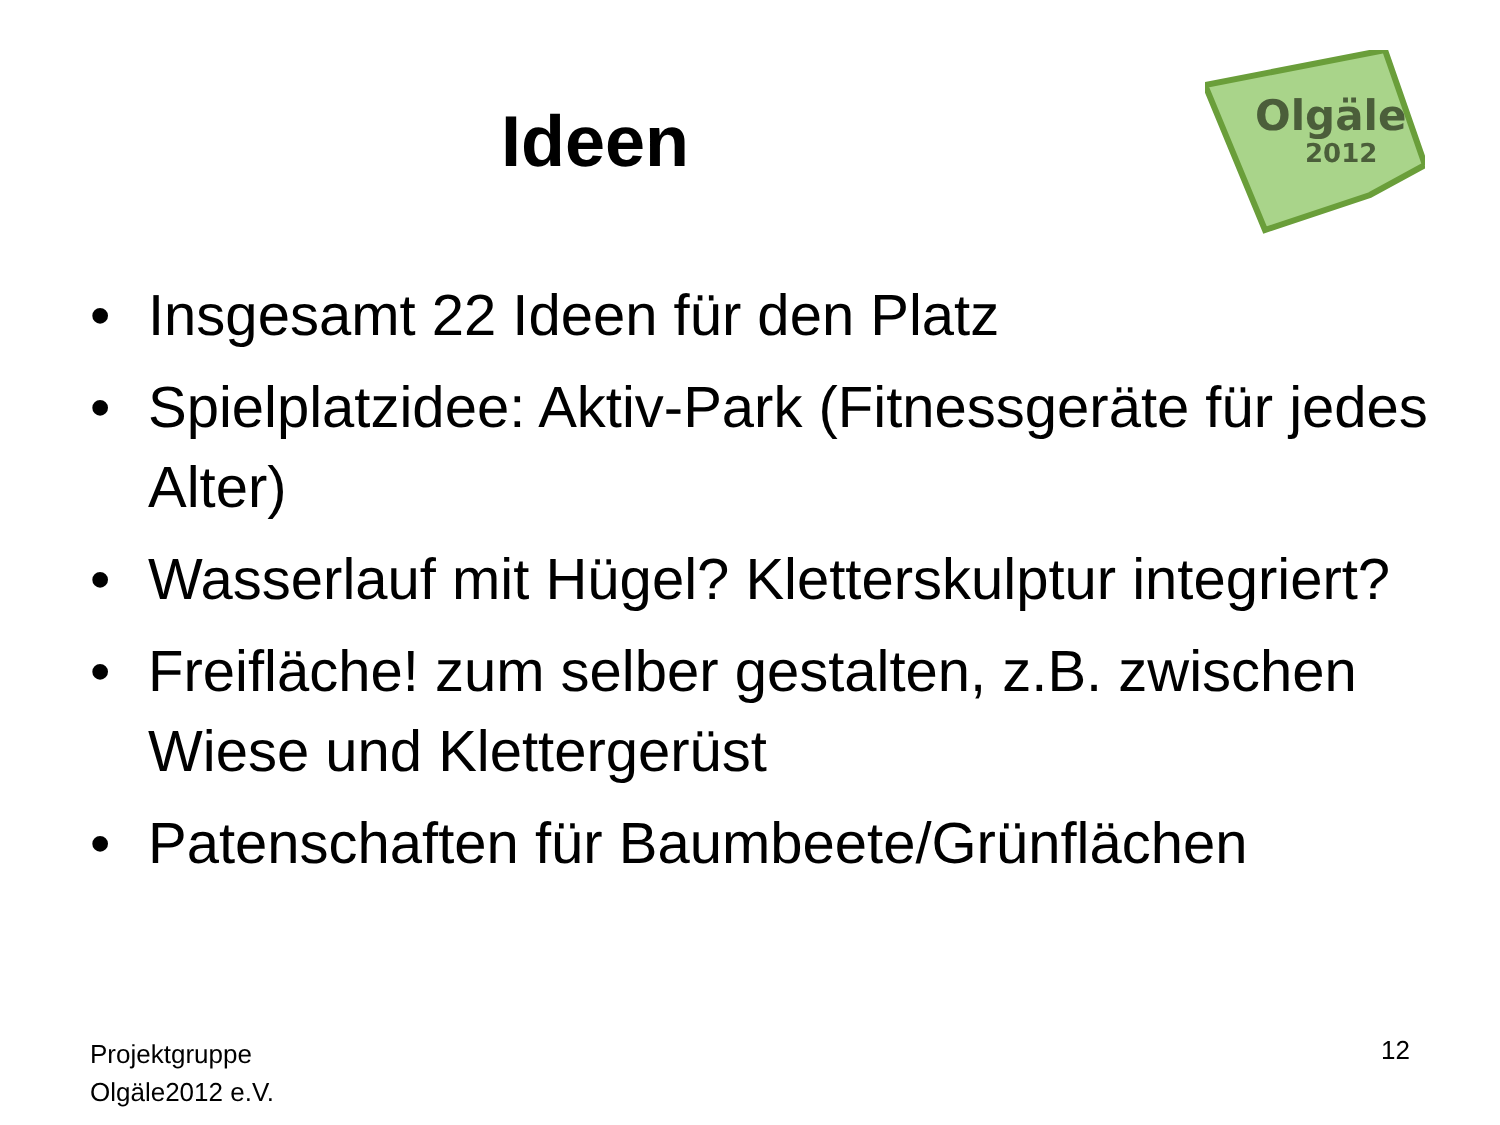Ideen
Olgäle
2012
• Insgesamt 22 Ideen für den Platz
• Spielplatzidee: Aktiv-Park (Fitnessgeräte für jedes Alter)
• Wasserlauf mit Hügel? Kletterskulptur integriert?
• Freifläche! zum selber gestalten, z.B. zwischen Wiese und Klettergerüst
• Patenschaften für Baumbeete/Grünflächen
Projektgruppe
Olgäle2012 e.V.
12